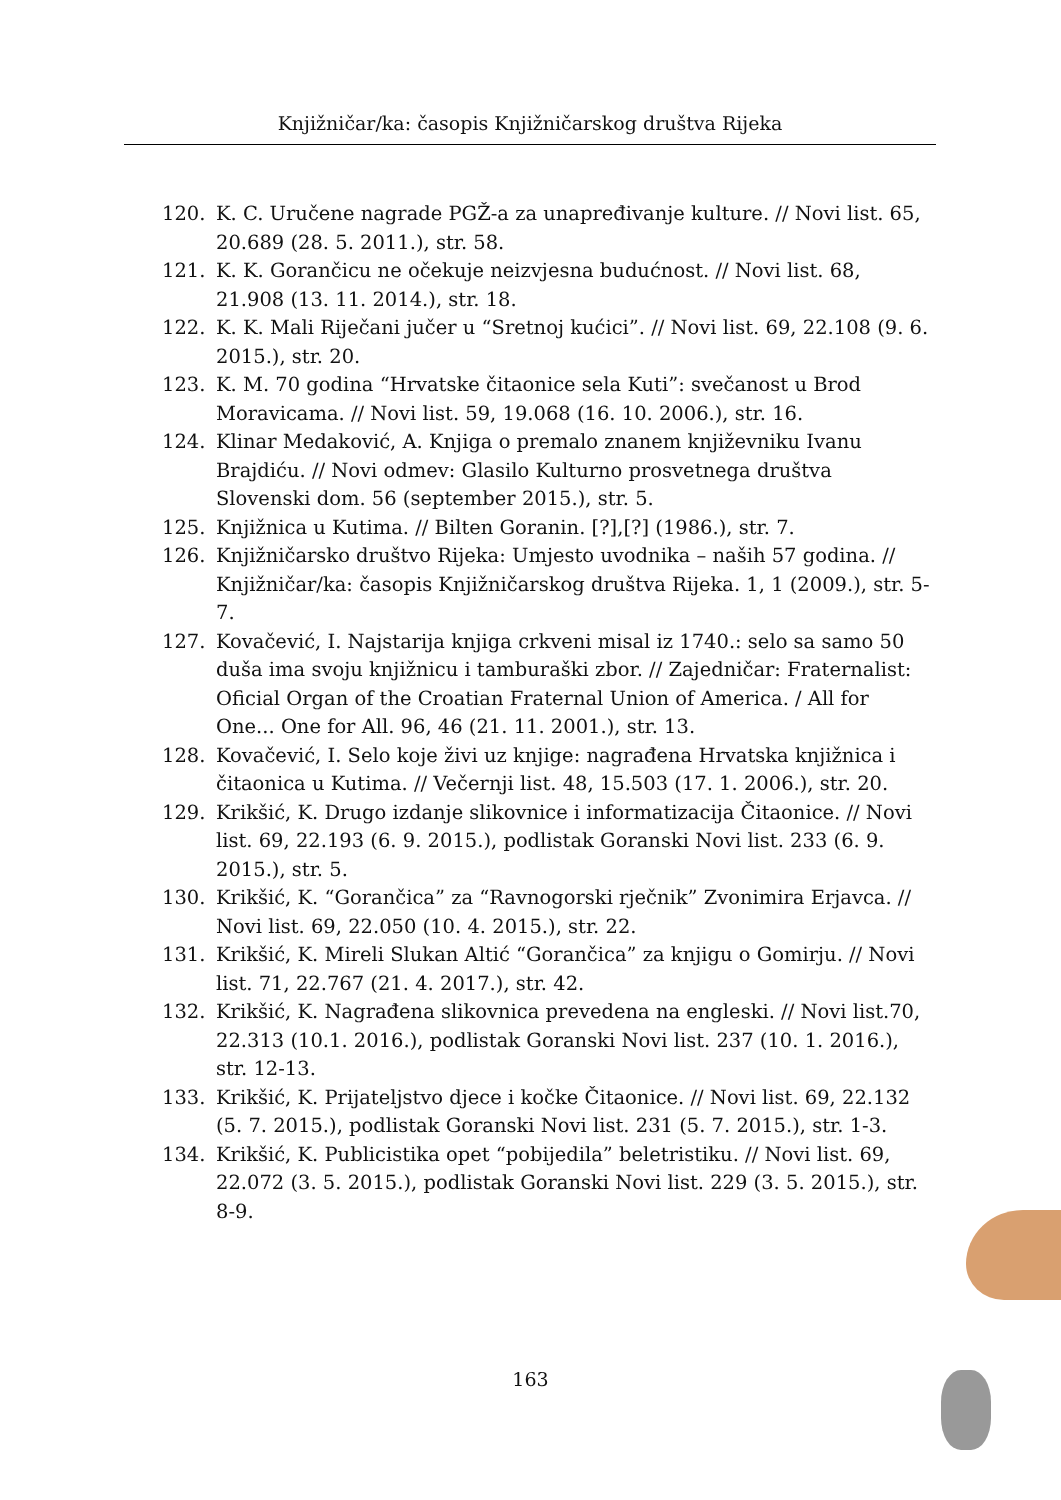Knjižničar/ka: časopis Knjižničarskog društva Rijeka
120. K. C. Uručene nagrade PGŽ-a za unapređivanje kulture. // Novi list. 65, 20.689 (28. 5. 2011.), str. 58.
121. K. K. Gorančicu ne očekuje neizvjesna budućnost. // Novi list. 68, 21.908 (13. 11. 2014.), str. 18.
122. K. K. Mali Riječani jučer u “Sretnoj kućici”. // Novi list. 69, 22.108 (9. 6. 2015.), str. 20.
123. K. M. 70 godina “Hrvatske čitaonice sela Kuti”: svečanost u Brod Moravicama. // Novi list. 59, 19.068 (16. 10. 2006.), str. 16.
124. Klinar Medaković, A. Knjiga o premalo znanem književniku Ivanu Brajdiću. // Novi odmev: Glasilo Kulturno prosvetnega društva Slovenski dom. 56 (september 2015.), str. 5.
125. Knjižnica u Kutima. // Bilten Goranin. [?],[?] (1986.), str. 7.
126. Knjižničarsko društvo Rijeka: Umjesto uvodnika – naših 57 godina. // Knjižničar/ka: časopis Knjižničarskog društva Rijeka. 1, 1 (2009.), str. 5-7.
127. Kovačević, I. Najstarija knjiga crkveni misal iz 1740.: selo sa samo 50 duša ima svoju knjižnicu i tamburaški zbor. // Zajedničar: Fraternalist: Oficial Organ of the Croatian Fraternal Union of America. / All for One... One for All. 96, 46 (21. 11. 2001.), str. 13.
128. Kovačević, I. Selo koje živi uz knjige: nagrađena Hrvatska knjižnica i čitaonica u Kutima. // Večernji list. 48, 15.503 (17. 1. 2006.), str. 20.
129. Krikšić, K. Drugo izdanje slikovnice i informatizacija Čitaonice. // Novi list. 69, 22.193 (6. 9. 2015.), podlistak Goranski Novi list. 233 (6. 9. 2015.), str. 5.
130. Krikšić, K. “Gorančica” za “Ravnogorski rječnik” Zvonimira Erjavca. // Novi list. 69, 22.050 (10. 4. 2015.), str. 22.
131. Krikšić, K. Mireli Slukan Altić “Gorančica” za knjigu o Gomirju. // Novi list. 71, 22.767 (21. 4. 2017.), str. 42.
132. Krikšić, K. Nagrađena slikovnica prevedena na engleski. // Novi list.70, 22.313 (10.1. 2016.), podlistak Goranski Novi list. 237 (10. 1. 2016.), str. 12-13.
133. Krikšić, K. Prijateljstvo djece i kočke Čitaonice. // Novi list. 69, 22.132 (5. 7. 2015.), podlistak Goranski Novi list. 231 (5. 7. 2015.), str. 1-3.
134. Krikšić, K. Publicistika opet “pobijedila” beletristiku. // Novi list. 69, 22.072 (3. 5. 2015.), podlistak Goranski Novi list. 229 (3. 5. 2015.), str. 8-9.
163